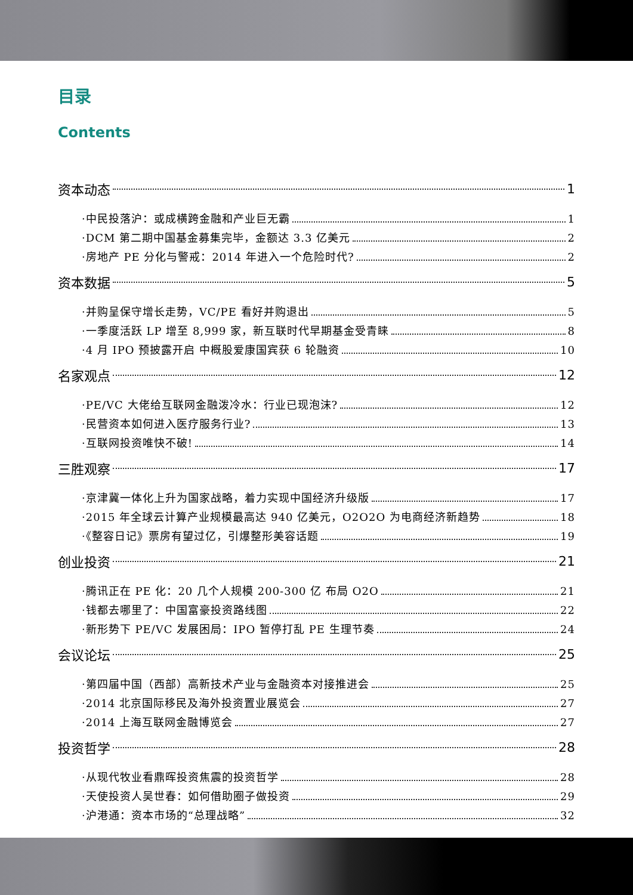目录
Contents
资本动态 1
·中民投落沪：或成横跨金融和产业巨无霸 1
·DCM 第二期中国基金募集完毕，金额达 3.3 亿美元 2
·房地产 PE 分化与警戒：2014 年进入一个危险时代? 2
资本数据 5
·并购呈保守增长走势，VC/PE 看好并购退出 5
·一季度活跃 LP 增至 8,999 家，新互联时代早期基金受青睐 8
·4 月 IPO 预披露开启 中概股爱康国宾获 6 轮融资 10
名家观点 12
·PE/VC 大佬给互联网金融泼冷水：行业已现泡沫? 12
·民营资本如何进入医疗服务行业? 13
·互联网投资唯快不破! 14
三胜观察 17
·京津冀一体化上升为国家战略，着力实现中国经济升级版 17
·2015 年全球云计算产业规模最高达 940 亿美元，O2O2O 为电商经济新趋势 18
·《整容日记》票房有望过亿，引爆整形美容话题 19
创业投资 21
·腾讯正在 PE 化：20 几个人规模 200-300 亿 布局 O2O 21
·钱都去哪里了：中国富豪投资路线图 22
·新形势下 PE/VC 发展困局：IPO 暂停打乱 PE 生理节奏 24
会议论坛 25
·第四届中国（西部）高新技术产业与金融资本对接推进会 25
·2014 北京国际移民及海外投资置业展览会 27
·2014 上海互联网金融博览会 27
投资哲学 28
·从现代牧业看鼎晖投资焦震的投资哲学 28
·天使投资人吴世春：如何借助圈子做投资 29
·沪港通：资本市场的“总理战略” 32